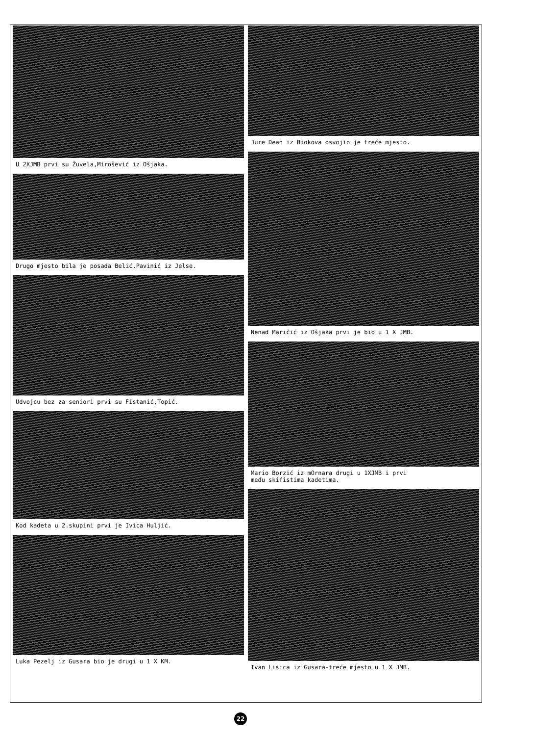U 2XJMB prvi su Žuvela,Mirošević iz Ošjaka.
Drugo mjesto bila je posada Belić,Pavinić iz Jelse.
Udvojcu bez za seniori prvi su Fistanić,Topić.
Kod kadeta u 2.skupini prvi je Ivica Huljić.
Luka Pezelj iz Gusara bio je drugi u 1 X KM.
Jure Dean iz Biokova osvojio je treće mjesto.
Nenad Maričić iz Ošjaka prvi je bio u 1 X JMB.
Mario Borzić iz mOrnara drugi u 1XJMB i prvi
među skifistima kadetima.
Ivan Lisica iz Gusara-treće mjesto u 1 X JMB.
22